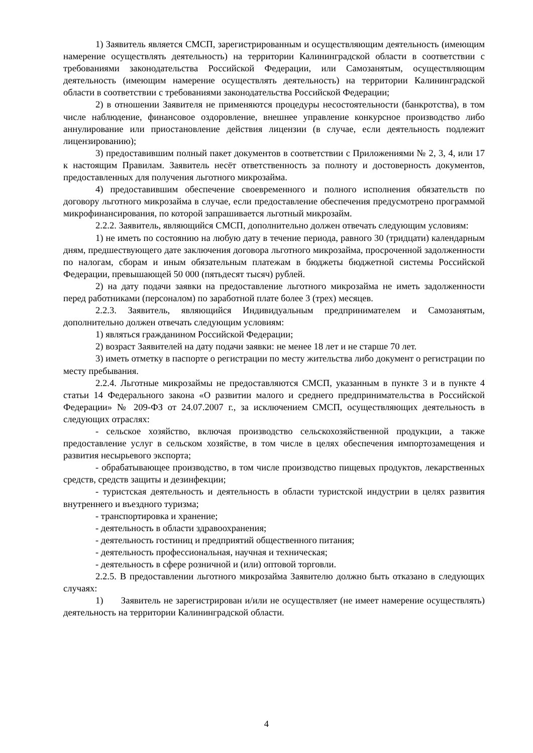1) Заявитель является СМСП, зарегистрированным и осуществляющим деятельность (имеющим намерение осуществлять деятельность) на территории Калининградской области в соответствии с требованиями законодательства Российской Федерации, или Самозанятым, осуществляющим деятельность (имеющим намерение осуществлять деятельность) на территории Калининградской области в соответствии с требованиями законодательства Российской Федерации;
2) в отношении Заявителя не применяются процедуры несостоятельности (банкротства), в том числе наблюдение, финансовое оздоровление, внешнее управление конкурсное производство либо аннулирование или приостановление действия лицензии (в случае, если деятельность подлежит лицензированию);
3) предоставившим полный пакет документов в соответствии с Приложениями № 2, 3, 4, или 17 к настоящим Правилам. Заявитель несёт ответственность за полноту и достоверность документов, предоставленных для получения льготного микрозайма.
4) предоставившим обеспечение своевременного и полного исполнения обязательств по договору льготного микрозайма в случае, если предоставление обеспечения предусмотрено программой микрофинансирования, по которой запрашивается льготный микрозайм.
2.2.2. Заявитель, являющийся СМСП, дополнительно должен отвечать следующим условиям:
1) не иметь по состоянию на любую дату в течение периода, равного 30 (тридцати) календарным дням, предшествующего дате заключения договора льготного микрозайма, просроченной задолженности по налогам, сборам и иным обязательным платежам в бюджеты бюджетной системы Российской Федерации, превышающей 50 000 (пятьдесят тысяч) рублей.
2) на дату подачи заявки на предоставление льготного микрозайма не иметь задолженности перед работниками (персоналом) по заработной плате более 3 (трех) месяцев.
2.2.3. Заявитель, являющийся Индивидуальным предпринимателем и Самозанятым, дополнительно должен отвечать следующим условиям:
1) являться гражданином Российской Федерации;
2) возраст Заявителей на дату подачи заявки: не менее 18 лет и не старше 70 лет.
3) иметь отметку в паспорте о регистрации по месту жительства либо документ о регистрации по месту пребывания.
2.2.4. Льготные микрозаймы не предоставляются СМСП, указанным в пункте 3 и в пункте 4 статьи 14 Федерального закона «О развитии малого и среднего предпринимательства в Российской Федерации» № 209-ФЗ от 24.07.2007 г., за исключением СМСП, осуществляющих деятельность в следующих отраслях:
- сельское хозяйство, включая производство сельскохозяйственной продукции, а также предоставление услуг в сельском хозяйстве, в том числе в целях обеспечения импортозамещения и развития несырьевого экспорта;
- обрабатывающее производство, в том числе производство пищевых продуктов, лекарственных средств, средств защиты и дезинфекции;
- туристская деятельность и деятельность в области туристской индустрии в целях развития внутреннего и въездного туризма;
- транспортировка и хранение;
- деятельность в области здравоохранения;
- деятельность гостиниц и предприятий общественного питания;
- деятельность профессиональная, научная и техническая;
- деятельность в сфере розничной и (или) оптовой торговли.
2.2.5. В предоставлении льготного микрозайма Заявителю должно быть отказано в следующих случаях:
1) Заявитель не зарегистрирован и/или не осуществляет (не имеет намерение осуществлять) деятельность на территории Калининградской области.
4